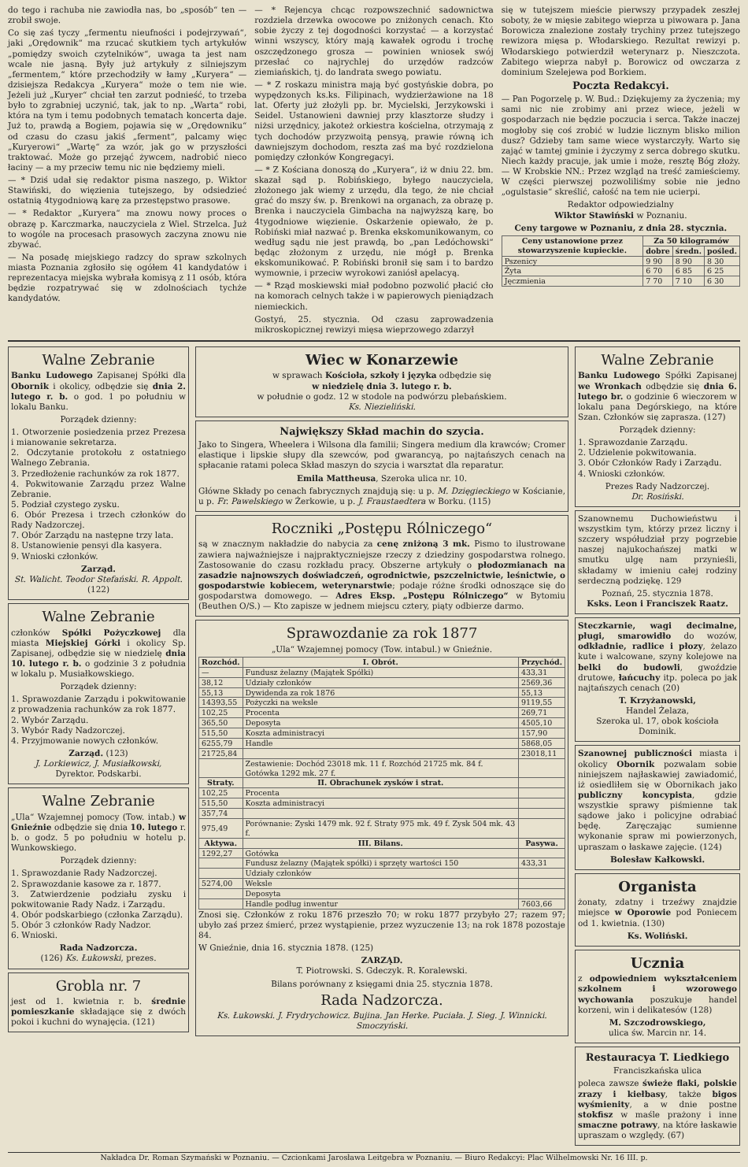do tego i rachuba nie zawiodła nas, bo „sposób“ ten — zrobił swoje.
Co się zaś tyczy „fermentu nieufności i podejrzywań“, jaki „Orędownik“ ma rzucać skutkiem tych artykułów „pomiędzy swoich czytelników“, uwaga ta jest nam wcale nie jasną. Były już artykuły z silniejszym „fermentem,“ które przechodziły w łamy „Kuryera“ — dzisiejsza Redakcya „Kuryera“ może o tem nie wie. Jeżeli już „Kuryer“ chciał ten zarzut podnieść, to trzeba było to zgrabniej uczynić, tak, jak to np. „Warta“ robi, która na tym i temu podobnych tematach koncerta daje. Już to, prawdą a Bogiem, pojawia się w „Orędowniku“ od czasu do czasu jakiś „ferment“, palcamy więc „Kuryerowi“ „Wartę“ za wzór, jak go w przyszłości traktować. Może go przejąć żywcem, nadrobić nieco łaciny — a my przeciw temu nic nie będziemy mieli.
— * Dziś udał się redaktor pisma naszego, p. Wiktor Stawiński, do więzienia tutejszego, by odsiedzieć ostatnią 4tygodniową karę za przestępstwo prasowe.
— * Redaktor „Kuryera“ ma znowu nowy proces o obrazę p. Karczmarka, nauczyciela z Wiel. Strzelca. Już to wogóle na procesach prasowych zaczyna znowu nie zbywać.
— Na posadę miejskiego radzcy do spraw szkolnych miasta Poznania zgłosiło się ogółem 41 kandydatów i reprezentacya miejska wybrała komisyą z 11 osób, która będzie rozpatrywać się w zdolnościach tychże kandydatów.
— * Rejencya chcąc rozpowszechnić sadownictwa rozdziela drzewka owocowe po zniżonych cenach. Kto sobie życzy z tej dogodności korzystać — a korzystać winni wszyscy, który mają kawałek ogrodu i trochę oszczędzonego grosza — powinien wniosek swój przesłać co najrychlej do urzędów radzców ziemiańskich, tj. do landrata swego powiatu.
— * Z roskazu ministra mają być gostyńskie dobra, po wypędzonych ks.ks. Filipinach, wydzierżawione na 18 lat. Oferty już złożyli pp. br. Mycielski, Jerzykowski i Seidel. Ustanowieni dawniej przy klasztorze słudzy i niżsi urzędnicy, jakoteż orkiestra kościelna, otrzymają z tych dochodów przyzwoitą pensyą, prawie równą ich dawniejszym dochodom, reszta zaś ma być rozdzielona pomiędzy członków Kongregacyi.
— * Z Kościana donoszą do „Kuryera“, iż w dniu 22. bm. skazał sąd p. Robińskiego, byłego nauczyciela, złożonego jak wiemy z urzędu, dla tego, że nie chciał grać do mszy św. p. Brenkowi na organach, za obrazę p. Brenka i nauczyciela Gimbacha na najwyższą karę, bo 4tygodniowe więzienie. Oskarżenie opiewało, że p. Robiński miał nazwać p. Brenka ekskomunikowanym, co według sądu nie jest prawdą, bo „pan Ledóchowski“ będąc złożonym z urzędu, nie mógł p. Brenka ekskomunikować. P. Robiński bronił się sam i to bardzo wymownie, i przeciw wyrokowi zaniósł apelacyą.
— * Rząd moskiewski miał podobno pozwolić płacić cło na komorach celnych także i w papierowych pieniądzach niemieckich.
Gostyń, 25. stycznia. Od czasu zaprowadzenia mikroskopicznej rewizyi mięsa wieprzowego zdarzył
się w tutejszem mieście pierwszy przypadek zeszłej soboty, że w mięsie zabitego wieprza u piwowara p. Jana Borowicza znalezione zostały trychiny przez tutejszego rewizora mięsa p. Włodarskiego. Rezultat rewizyi p. Włodarskiego potwierdził weterynarz p. Nieszczota. Zabitego wieprza nabył p. Borowicz od owczarza z dominium Szelejewa pod Borkiem.
Poczta Redakcyi.
— Pan Pogorzelę p. W. Bud.: Dziękujemy za życzenia; my sami nic nie zrobimy ani przez wiece, jeżeli w gospodarzach nie będzie poczucia i serca. Także inaczej mogłoby się coś zrobić w ludzie licznym blisko milion dusz? Gdzieby tam same wiece wystarczyły. Warto się zająć w tamtej gminie i życzymy z serca dobrego skutku. Niech każdy pracuje, jak umie i może, resztę Bóg złoży. — W Krobskie NN.: Przez wzgląd na treść zamieściemy. W części pierwszej pozwoliliśmy sobie nie jedno „ogulstasie“ skreślić, całość na tem nie ucierpi.
Redaktor odpowiedzialny
Wiktor Stawiński w Poznaniu.
Ceny targowe w Poznaniu, z dnia 28. stycznia.
| Ceny ustanowione przez stowarzyszenie kupieckie. | Za 50 kilogramów | | |
| --- | --- | --- | --- |
| | dobre | średn. | pośled. |
| Pszenicy | 9 90 | 8 90 | 8 30 |
| Żyta | 6 70 | 6 85 | 6 25 |
| Jęczmienia | 7 70 | 7 10 | 6 30 |
Walne Zebranie
Banku Ludowego Zapisanej Spółki dla Obornik i okolicy, odbędzie się dnia 2. lutego r. b. o god. 1 po południu w lokalu Banku.
Porządek dzienny:
1. Otworzenie posiedzenia przez Prezesa i mianowanie sekretarza.
2. Odczytanie protokołu z ostatniego Walnego Zebrania.
3. Przedłożenie rachunków za rok 1877.
4. Pokwitowanie Zarządu przez Walne Zebranie.
5. Podział czystego zysku.
6. Obór Prezesa i trzech członków do Rady Nadzorczej.
7. Obór Zarządu na następne trzy lata.
8. Ustanowienie pensyi dla kasyera.
9. Wnioski członków.
Zarząd.
St. Walicht. Teodor Stefański. R. Appolt. (122)
Walne Zebranie
członków Spółki Pożyczkowej dla miasta Miejskiej Górki i okolicy Sp. Zapisanej, odbędzie się w niedzielę dnia 10. lutego r. b. o godzinie 3 z południa w lokalu p. Musiałkowskiego.
Porządek dzienny:
1. Sprawozdanie Zarządu i pokwitowanie z prowadzenia rachunków za rok 1877.
2. Wybór Zarządu.
3. Wybór Rady Nadzorczej.
4. Przyjmowanie nowych członków.
Zarząd. (123)
J. Lorkiewicz, J. Musiałkowski,
Dyrektor. Podskarbi.
Walne Zebranie
„Ula“ Wzajemnej pomocy (Tow. intab.) w Gnieźnie odbędzie się dnia 10. lutego r. b. o godz. 5 po południu w hotelu p. Wunkowskiego.
Porządek dzienny:
1. Sprawozdanie Rady Nadzorczej.
2. Sprawozdanie kasowe za r. 1877.
3. Zatwierdzenie podziału zysku i pokwitowanie Rady Nadz. i Zarządu.
4. Obór podskarbiego (członka Zarządu).
5. Obór 3 członków Rady Nadzor.
6. Wnioski.
Rada Nadzorcza.
(126) Ks. Łukowski, prezes.
Grobla nr. 7
jest od 1. kwietnia r. b. średnie pomieszkanie składające się z dwóch pokoi i kuchni do wynajęcia. (121)
Wiec w Konarzewie
w sprawach Kościoła, szkoły i języka odbędzie się
w niedzielę dnia 3. lutego r. b.
w południe o godz. 12 w stodole na podwórzu plebańskiem.
Ks. Niezieliński.
Największy Skład machin do szycia.
Jako to Singera, Wheelera i Wilsona dla familii; Singera medium dla krawców; Cromer elastique i lipskie słupy dla szewców, pod gwarancyą, po najtańszych cenach na spłacanie ratami poleca Skład maszyn do szycia i warsztat dla reparatur.
Emila Mattheusa, Szeroka ulica nr. 10.
Główne Składy po cenach fabrycznych znajdują się: u p. M. Dzięgieckiego w Kościanie, u p. Fr. Pawelskiego w Żerkowie, u p. J. Fraustaedtera w Borku. (115)
Roczniki „Postępu Rólniczego“
są w znacznym nakładzie do nabycia za cenę zniżoną 3 mk. Pismo to ilustrowane zawiera najważniejsze i najpraktyczniejsze rzeczy z dziedziny gospodarstwa rolnego. Zastosowanie do czasu rozkładu pracy. Obszerne artykuły o płodozmianach na zasadzie najnowszych doświadczeń, ogrodnictwie, pszczelnictwie, leśnictwie, o gospodarstwie kobiecem, weterynarstwie; podaje różne środki odnoszące się do gospodarstwa domowego. — Adres Eksp. „Postępu Rólniczego“ w Bytomiu (Beuthen O/S.) — Kto zapisze w jednem miejscu cztery, piąty odbierze darmo.
Sprawozdanie za rok 1877
„Ula“ Wzajemnej pomocy (Tow. intabul.) w Gnieźnie.
| Rozchód. | I. Obrót. | Przychód. |
| --- | --- | --- |
| — | Fundusz żelazny (Majątek Spółki) | 433,31 |
| 38,12 | Udziały członków | 2569,36 |
| 55,13 | Dywidenda za rok 1876 | 55,13 |
| 14393,55 | Pożyczki na weksle | 9119,55 |
| 102,25 | Procenta | 269,71 |
| 365,50 | Deposyta | 4505,10 |
| 515,50 | Koszta administracyi | 157,90 |
| 6255,79 | Handle | 5868,05 |
| 21725,84 | | 23018,11 |
| | Zestawienie: Dochód 23018 mk. 11 f. Rozchód 21725 mk. 84 f. Gotówka 1292 mk. 27 f. | |
| Straty. | II. Obrachunek zysków i strat. | |
| 102,25 | Procenta | |
| 515,50 | Koszta administracyi | |
| 357,74 | | |
| 975,49 | Porównanie: Zyski 1479 mk. 92 f. Straty 975 mk. 49 f. Zysk 504 mk. 43 f. | |
| Aktywa. | III. Bilans. | Pasywa. |
| 1292,27 | Gotówka | |
| | Fundusz żelazny (Majątek spółki) i sprzęty wartości 150 | 433,31 |
| | Udziały członków | |
| 5274,00 | Weksle | |
| | Deposyta | |
| | Handle podług inwentur | 7603,66 |
Znosi się. Członków z roku 1876 przeszło 70; w roku 1877 przybyło 27; razem 97; ubyło zaś przez śmierć, przez wystąpienie, przez wyzuczenie 13; na rok 1878 pozostaje 84.
W Gnieźnie, dnia 16. stycznia 1878. (125)
ZARZĄD.
T. Piotrowski. S. Gdeczyk. R. Koralewski.
Bilans porównany z księgami dnia 25. stycznia 1878.
Rada Nadzorcza.
Ks. Łukowski. J. Frydrychowicz. Bujina. Jan Herke. Puciała. J. Sieg. J. Winnicki. Smoczyński.
Walne Zebranie
Banku Ludowego Spółki Zapisanej we Wronkach odbędzie się dnia 6. lutego br. o godzinie 6 wieczorem w lokalu pana Degórskiego, na które Szan. Członków się zaprasza. (127)
Porządek dzienny:
1. Sprawozdanie Zarządu.
2. Udzielenie pokwitowania.
3. Obór Członków Rady i Zarządu.
4. Wnioski członków.
Prezes Rady Nadzorczej.
Dr. Rosiński.
Szanownemu Duchowieństwu i wszystkim tym, którzy przez liczny i szczery współudział przy pogrzebie naszej najukochańszej matki w smutku ulgę nam przynieśli, składamy w imieniu całej rodziny serdeczną podziękę. 129
Poznań, 25. stycznia 1878.
Ksks. Leon i Franciszek Raatz.
Steczkarnie, wagi decimalne, pługi, smarowidło do wozów, odkładnie, radlice i płozy, żelazo kute i walcowane, szyny kolejowe na belki do budowli, gwoździe drutowe, łańcuchy itp. poleca po jak najtańszych cenach (20)
T. Krzyżanowski,
Handel Żelaza,
Szeroka ul. 17, obok kościoła Dominik.
Szanownej publiczności miasta i okolicy Obornik pozwalam sobie niniejszem najłaskawiej zawiadomić, iż osiedliłem się w Obornikach jako publiczny koncypista, gdzie wszystkie sprawy piśmienne tak sądowe jako i policyjne odrabiać będę. Zaręczając sumienne wykonanie spraw mi powierzonych, upraszam o łaskawe zajęcie. (124)
Bolesław Kałkowski.
Organista
żonaty, zdatny i trzeźwy znajdzie miejsce w Oporowie pod Poniecem od 1. kwietnia. (130)
Ks. Woliński.
Ucznia
z odpowiedniem wykształceniem szkolnem i wzorowego wychowania poszukuje handel korzeni, win i delikatesów (128)
M. Szczodrowskiego,
ulica św. Marcin nr. 14.
Restauracya T. Liedkiego
Franciszkańska ulica
poleca zawsze świeże flaki, polskie zrazy i kiełbasy, także bigos wyśmienity, a w dnie postne stokfisz w maśle prażony i inne smaczne potrawy, na które łaskawie upraszam o względy. (67)
Nakładca Dr. Roman Szymański w Poznaniu. — Czcionkami Jarosława Leitgebra w Poznaniu. — Biuro Redakcyi: Plac Wilhelmowski Nr. 16 III. p.